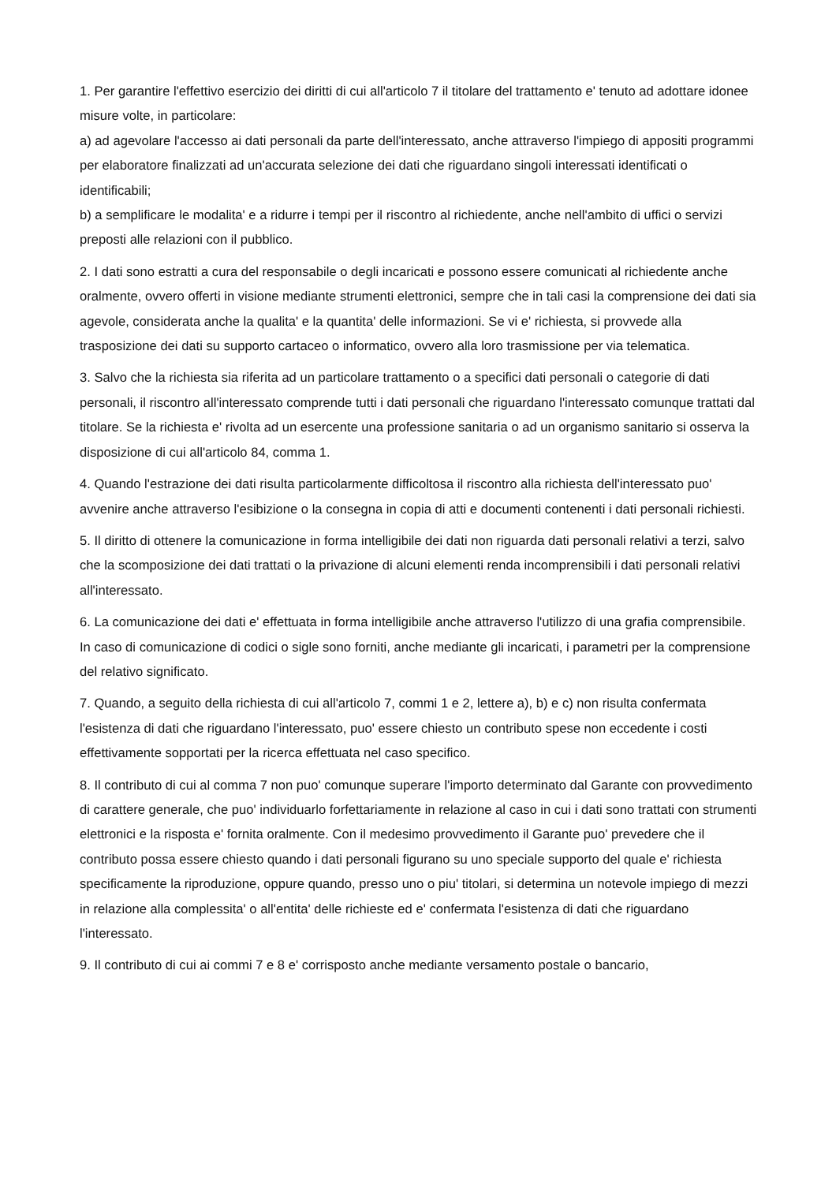1. Per garantire l'effettivo esercizio dei diritti di cui all'articolo 7 il titolare del trattamento e' tenuto ad adottare idonee misure volte, in particolare:
a) ad agevolare l'accesso ai dati personali da parte dell'interessato, anche attraverso l'impiego di appositi programmi per elaboratore finalizzati ad un'accurata selezione dei dati che riguardano singoli interessati identificati o identificabili;
b) a semplificare le modalita' e a ridurre i tempi per il riscontro al richiedente, anche nell'ambito di uffici o servizi preposti alle relazioni con il pubblico.
2. I dati sono estratti a cura del responsabile o degli incaricati e possono essere comunicati al richiedente anche oralmente, ovvero offerti in visione mediante strumenti elettronici, sempre che in tali casi la comprensione dei dati sia agevole, considerata anche la qualita' e la quantita' delle informazioni. Se vi e' richiesta, si provvede alla trasposizione dei dati su supporto cartaceo o informatico, ovvero alla loro trasmissione per via telematica.
3. Salvo che la richiesta sia riferita ad un particolare trattamento o a specifici dati personali o categorie di dati personali, il riscontro all'interessato comprende tutti i dati personali che riguardano l'interessato comunque trattati dal titolare. Se la richiesta e' rivolta ad un esercente una professione sanitaria o ad un organismo sanitario si osserva la disposizione di cui all'articolo 84, comma 1.
4. Quando l'estrazione dei dati risulta particolarmente difficoltosa il riscontro alla richiesta dell'interessato puo' avvenire anche attraverso l'esibizione o la consegna in copia di atti e documenti contenenti i dati personali richiesti.
5. Il diritto di ottenere la comunicazione in forma intelligibile dei dati non riguarda dati personali relativi a terzi, salvo che la scomposizione dei dati trattati o la privazione di alcuni elementi renda incomprensibili i dati personali relativi all'interessato.
6. La comunicazione dei dati e' effettuata in forma intelligibile anche attraverso l'utilizzo di una grafia comprensibile. In caso di comunicazione di codici o sigle sono forniti, anche mediante gli incaricati, i parametri per la comprensione del relativo significato.
7. Quando, a seguito della richiesta di cui all'articolo 7, commi 1 e 2, lettere a), b) e c) non risulta confermata l'esistenza di dati che riguardano l'interessato, puo' essere chiesto un contributo spese non eccedente i costi effettivamente sopportati per la ricerca effettuata nel caso specifico.
8. Il contributo di cui al comma 7 non puo' comunque superare l'importo determinato dal Garante con provvedimento di carattere generale, che puo' individuarlo forfettariamente in relazione al caso in cui i dati sono trattati con strumenti elettronici e la risposta e' fornita oralmente. Con il medesimo provvedimento il Garante puo' prevedere che il contributo possa essere chiesto quando i dati personali figurano su uno speciale supporto del quale e' richiesta specificamente la riproduzione, oppure quando, presso uno o piu' titolari, si determina un notevole impiego di mezzi in relazione alla complessita' o all'entita' delle richieste ed e' confermata l'esistenza di dati che riguardano l'interessato.
9. Il contributo di cui ai commi 7 e 8 e' corrisposto anche mediante versamento postale o bancario,